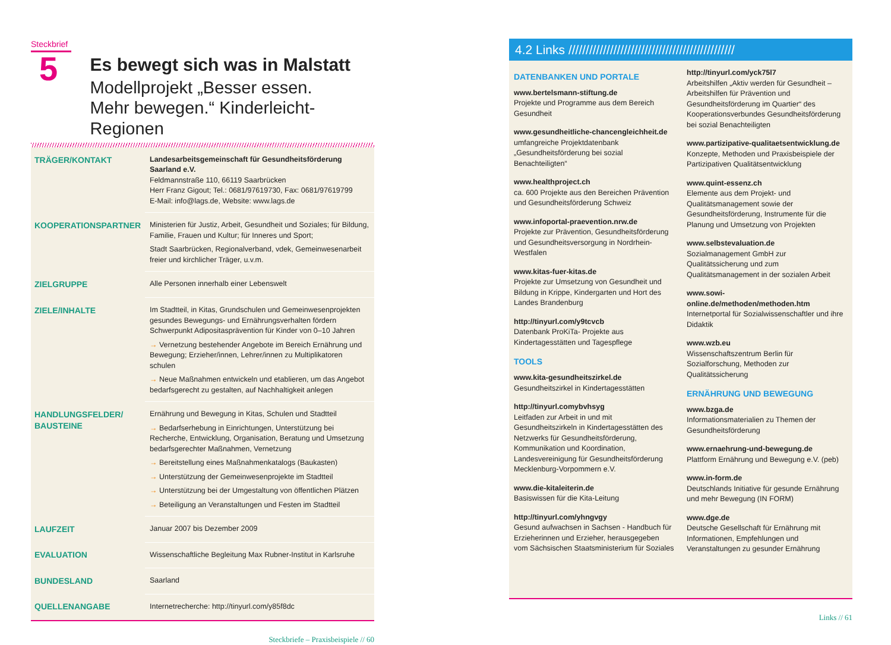Steckbrief
5
Es bewegt sich was in Malstatt
Modellprojekt „Besser essen.
Mehr bewegen.“ Kinderleicht-Regionen
| TRÄGER/KONTAKT | Landesarbeitsgemeinschaft für Gesundheitsförderung Saarland e.V. Feldmannstraße 110, 66119 Saarbrücken Herr Franz Gigout; Tel.: 0681/97619730, Fax: 0681/97619799 E-Mail: info@lags.de, Website: www.lags.de |
| KOOPERATIONSPARTNER | Ministerien für Justiz, Arbeit, Gesundheit und Soziales; für Bildung, Familie, Frauen und Kultur; für Inneres und Sport; Stadt Saarbrücken, Regionalverband, vdek, Gemeinwesenarbeit freier und kirchlicher Träger, u.v.m. |
| ZIELGRUPPE | Alle Personen innerhalb einer Lebenswelt |
| ZIELE/INHALTE | Im Stadtteil, in Kitas, Grundschulen und Gemeinwesenprojekten gesundes Bewegungs- und Ernährungsverhalten fördern Schwerpunkt Adipositasprävention für Kinder von 0–10 Jahren → Vernetzung bestehender Angebote im Bereich Ernährung und Bewegung; Erzieher/innen, Lehrer/innen zu Multiplikatoren schulen → Neue Maßnahmen entwickeln und etablieren, um das Angebot bedarfsgerecht zu gestalten, auf Nachhaltigkeit anlegen |
| HANDLUNGSFELDER/ BAUSTEINE | Ernährung und Bewegung in Kitas, Schulen und Stadtteil → Bedarfserhebung in Einrichtungen, Unterstützung bei Recherche, Entwicklung, Organisation, Beratung und Umsetzung bedarfsgerechter Maßnahmen, Vernetzung → Bereitstellung eines Maßnahmenkatalogs (Baukasten) → Unterstützung der Gemeinwesenprojekte im Stadtteil → Unterstützung bei der Umgestaltung von öffentlichen Plätzen → Beteiligung an Veranstaltungen und Festen im Stadtteil |
| LAUFZEIT | Januar 2007 bis Dezember 2009 |
| EVALUATION | Wissenschaftliche Begleitung Max Rubner-Institut in Karlsruhe |
| BUNDESLAND | Saarland |
| QUELLENANGABE | Internetrecherche: http://tinyurl.com/y85f8dc |
Steckbriefe – Praxisbeispiele // 60
4.2 Links ////////////////////////////////////////////////
DATENBANKEN UND PORTALE
www.bertelsmann-stiftung.de
Projekte und Programme aus dem Bereich Gesundheit
www.gesundheitliche-chancengleichheit.de
umfangreiche Projektdatenbank „Gesundheitsförderung bei sozial Benachteiligten“
www.healthproject.ch
ca. 600 Projekte aus den Bereichen Prävention und Gesundheitsförderung Schweiz
www.infoportal-praevention.nrw.de
Projekte zur Prävention, Gesundheitsförderung und Gesundheitsversorgung in Nordrhein-Westfalen
www.kitas-fuer-kitas.de
Projekte zur Umsetzung von Gesundheit und Bildung in Krippe, Kindergarten und Hort des Landes Brandenburg
http://tinyurl.com/y9tcvcb
Datenbank ProKiTa- Projekte aus Kindertagesstätten und Tagespflege
TOOLS
www.kita-gesundheitszirkel.de
Gesundheitszirkel in Kindertagesstätten
http://tinyurl.comybvhsyg
Leitfaden zur Arbeit in und mit Gesundheitszirkeln in Kindertagesstätten des Netzwerks für Gesundheitsförderung, Kommunikation und Koordination, Landesvereinigung für Gesundheitsförderung Mecklenburg-Vorpommern e.V.
www.die-kitaleiterin.de
Basiswissen für die Kita-Leitung
http://tinyurl.com/yhngvgy
Gesund aufwachsen in Sachsen - Handbuch für Erzieherinnen und Erzieher, herausgegeben vom Sächsischen Staatsministerium für Soziales
http://tinyurl.com/yck75l7
Arbeitshilfen „Aktiv werden für Gesundheit – Arbeitshilfen für Prävention und Gesundheitsförderung im Quartier“ des Kooperationsverbundes Gesundheitsförderung bei sozial Benachteiligten
www.partizipative-qualitaetsentwicklung.de
Konzepte, Methoden und Praxisbeispiele der Partizipativen Qualitätsentwicklung
www.quint-essenz.ch
Elemente aus dem Projekt- und Qualitätsmanagement sowie der Gesundheitsförderung, Instrumente für die Planung und Umsetzung von Projekten
www.selbstevaluation.de
Sozialmanagement GmbH zur Qualitätssicherung und zum Qualitätsmanagement in der sozialen Arbeit
www.sowi-online.de/methoden/methoden.htm
Internetportal für Sozialwissenschaftler und ihre Didaktik
www.wzb.eu
Wissenschaftszentrum Berlin für Sozialforschung, Methoden zur Qualitätssicherung
ERNÄHRUNG UND BEWEGUNG
www.bzga.de
Informationsmaterialien zu Themen der Gesundheitsförderung
www.ernaehrung-und-bewegung.de
Plattform Ernährung und Bewegung e.V. (peb)
www.in-form.de
Deutschlands Initiative für gesunde Ernährung und mehr Bewegung (IN FORM)
www.dge.de
Deutsche Gesellschaft für Ernährung mit Informationen, Empfehlungen und Veranstaltungen zu gesunder Ernährung
Links // 61